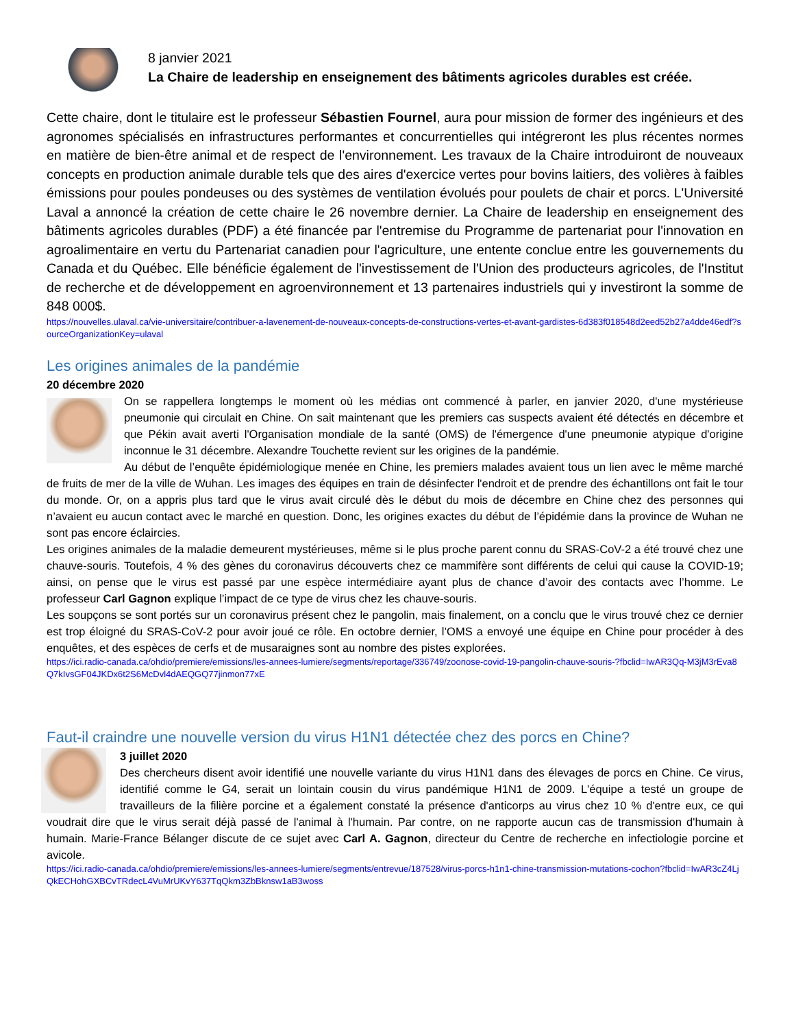8 janvier 2021
La Chaire de leadership en enseignement des bâtiments agricoles durables est créée.
Cette chaire, dont le titulaire est le professeur Sébastien Fournel, aura pour mission de former des ingénieurs et des agronomes spécialisés en infrastructures performantes et concurrentielles qui intégreront les plus récentes normes en matière de bien-être animal et de respect de l'environnement. Les travaux de la Chaire introduiront de nouveaux concepts en production animale durable tels que des aires d'exercice vertes pour bovins laitiers, des volières à faibles émissions pour poules pondeuses ou des systèmes de ventilation évolués pour poulets de chair et porcs. L'Université Laval a annoncé la création de cette chaire le 26 novembre dernier. La Chaire de leadership en enseignement des bâtiments agricoles durables (PDF) a été financée par l'entremise du Programme de partenariat pour l'innovation en agroalimentaire en vertu du Partenariat canadien pour l'agriculture, une entente conclue entre les gouvernements du Canada et du Québec. Elle bénéficie également de l'investissement de l'Union des producteurs agricoles, de l'Institut de recherche et de développement en agroenvironnement et 13 partenaires industriels qui y investiront la somme de 848 000$.
https://nouvelles.ulaval.ca/vie-universitaire/contribuer-a-lavenement-de-nouveaux-concepts-de-constructions-vertes-et-avant-gardistes-6d383f018548d2eed52b27a4dde46edf?sourceOrganizationKey=ulaval
Les origines animales de la pandémie
20 décembre 2020
On se rappellera longtemps le moment où les médias ont commencé à parler, en janvier 2020, d'une mystérieuse pneumonie qui circulait en Chine. On sait maintenant que les premiers cas suspects avaient été détectés en décembre et que Pékin avait averti l'Organisation mondiale de la santé (OMS) de l'émergence d'une pneumonie atypique d'origine inconnue le 31 décembre. Alexandre Touchette revient sur les origines de la pandémie.
Au début de l’enquête épidémiologique menée en Chine, les premiers malades avaient tous un lien avec le même marché de fruits de mer de la ville de Wuhan. Les images des équipes en train de désinfecter l'endroit et de prendre des échantillons ont fait le tour du monde. Or, on a appris plus tard que le virus avait circulé dès le début du mois de décembre en Chine chez des personnes qui n’avaient eu aucun contact avec le marché en question. Donc, les origines exactes du début de l’épidémie dans la province de Wuhan ne sont pas encore éclaircies.
Les origines animales de la maladie demeurent mystérieuses, même si le plus proche parent connu du SRAS-CoV-2 a été trouvé chez une chauve-souris. Toutefois, 4 % des gènes du coronavirus découverts chez ce mammifère sont différents de celui qui cause la COVID-19; ainsi, on pense que le virus est passé par une espèce intermédiaire ayant plus de chance d’avoir des contacts avec l’homme. Le professeur Carl Gagnon explique l’impact de ce type de virus chez les chauve-souris.
Les soupçons se sont portés sur un coronavirus présent chez le pangolin, mais finalement, on a conclu que le virus trouvé chez ce dernier est trop éloigné du SRAS-CoV-2 pour avoir joué ce rôle. En octobre dernier, l’OMS a envoyé une équipe en Chine pour procéder à des enquêtes, et des espèces de cerfs et de musaraignes sont au nombre des pistes explorées.
https://ici.radio-canada.ca/ohdio/premiere/emissions/les-annees-lumiere/segments/reportage/336749/zoonose-covid-19-pangolin-chauve-souris-?fbclid=IwAR3Qq-M3jM3rEva8Q7kIvsGF04JKDx6t2S6McDvl4dAEQGQ77jinmon77xE
Faut-il craindre une nouvelle version du virus H1N1 détectée chez des porcs en Chine?
3 juillet 2020
Des chercheurs disent avoir identifié une nouvelle variante du virus H1N1 dans des élevages de porcs en Chine. Ce virus, identifié comme le G4, serait un lointain cousin du virus pandémique H1N1 de 2009. L'équipe a testé un groupe de travailleurs de la filière porcine et a également constaté la présence d'anticorps au virus chez 10 % d'entre eux, ce qui voudrait dire que le virus serait déjà passé de l'animal à l'humain. Par contre, on ne rapporte aucun cas de transmission d'humain à humain. Marie-France Bélanger discute de ce sujet avec Carl A. Gagnon, directeur du Centre de recherche en infectiologie porcine et avicole.
https://ici.radio-canada.ca/ohdio/premiere/emissions/les-annees-lumiere/segments/entrevue/187528/virus-porcs-h1n1-chine-transmission-mutations-cochon?fbclid=IwAR3cZ4LjQkECHohGXBCvTRdecL4VuMrUKvY637TqQkm3ZbBknsw1aB3woss